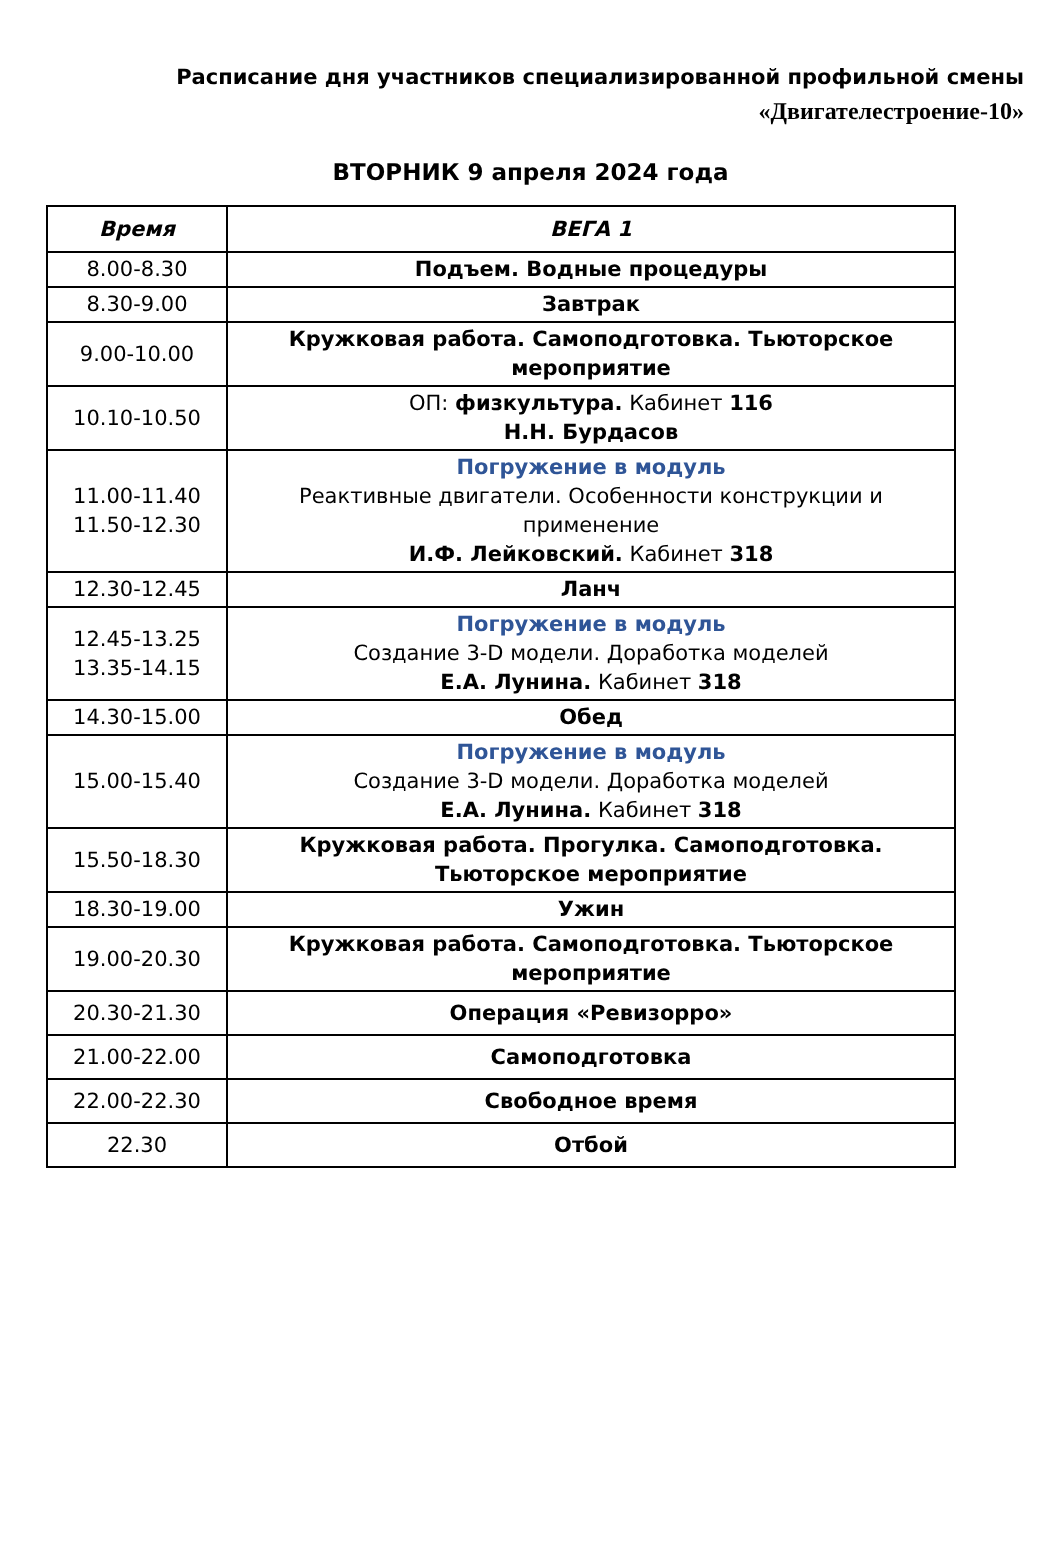Расписание дня участников специализированной профильной смены
«Двигателестроение-10»
ВТОРНИК 9 апреля 2024 года
| Время | ВЕГА 1 |
| --- | --- |
| 8.00-8.30 | Подъем. Водные процедуры |
| 8.30-9.00 | Завтрак |
| 9.00-10.00 | Кружковая работа. Самоподготовка. Тьюторское мероприятие |
| 10.10-10.50 | ОП: физкультура. Кабинет 116 Н.Н. Бурдасов |
| 11.00-11.40 11.50-12.30 | Погружение в модуль Реактивные двигатели. Особенности конструкции и применение И.Ф. Лейковский. Кабинет 318 |
| 12.30-12.45 | Ланч |
| 12.45-13.25 13.35-14.15 | Погружение в модуль Создание 3-D модели. Доработка моделей Е.А. Лунина. Кабинет 318 |
| 14.30-15.00 | Обед |
| 15.00-15.40 | Погружение в модуль Создание 3-D модели. Доработка моделей Е.А. Лунина. Кабинет 318 |
| 15.50-18.30 | Кружковая работа. Прогулка. Самоподготовка. Тьюторское мероприятие |
| 18.30-19.00 | Ужин |
| 19.00-20.30 | Кружковая работа. Самоподготовка. Тьюторское мероприятие |
| 20.30-21.30 | Операция «Ревизорро» |
| 21.00-22.00 | Самоподготовка |
| 22.00-22.30 | Свободное время |
| 22.30 | Отбой |